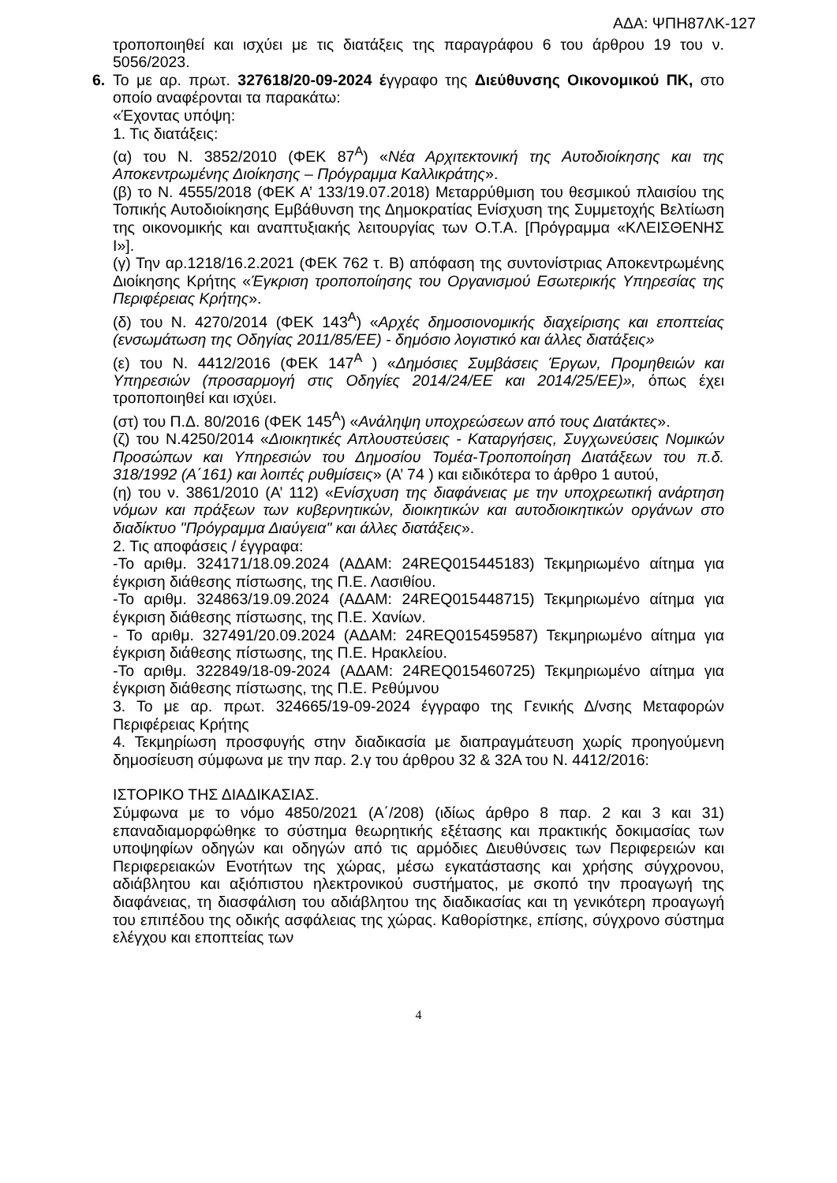ΑΔΑ: ΨΠΗ87ΛΚ-127
τροποποιηθεί και ισχύει με τις διατάξεις της παραγράφου 6 του άρθρου 19 του ν. 5056/2023.
6. Το με αρ. πρωτ. 327618/20-09-2024 έγγραφο της Διεύθυνσης Οικονομικού ΠΚ, στο οποίο αναφέρονται τα παρακάτω:
«Έχοντας υπόψη:
1. Τις διατάξεις:
(α) του Ν. 3852/2010 (ΦΕΚ 87<sup>Α</sup>) «Νέα Αρχιτεκτονική της Αυτοδιοίκησης και της Αποκεντρωμένης Διοίκησης – Πρόγραμμα Καλλικράτης».
(β) το Ν. 4555/2018 (ΦΕΚ Α’ 133/19.07.2018) Μεταρρύθμιση του θεσμικού πλαισίου της Τοπικής Αυτοδιοίκησης Εμβάθυνση της Δημοκρατίας Ενίσχυση της Συμμετοχής Βελτίωση της οικονομικής και αναπτυξιακής λειτουργίας των Ο.Τ.Α. [Πρόγραμμα «ΚΛΕΙΣΘΕΝΗΣ Ι»].
(γ) Την αρ.1218/16.2.2021 (ΦΕΚ 762 τ. Β) απόφαση της συντονίστριας Αποκεντρωμένης Διοίκησης Κρήτης «Έγκριση τροποποίησης του Οργανισμού Εσωτερικής Υπηρεσίας της Περιφέρειας Κρήτης».
(δ) του Ν. 4270/2014 (ΦΕΚ 143<sup>Α</sup>) «Αρχές δημοσιονομικής διαχείρισης και εποπτείας (ενσωμάτωση της Οδηγίας 2011/85/ΕΕ) - δημόσιο λογιστικό και άλλες διατάξεις»
(ε) του Ν. 4412/2016 (ΦΕΚ 147<sup>Α</sup> ) «Δημόσιες Συμβάσεις Έργων, Προμηθειών και Υπηρεσιών (προσαρμογή στις Οδηγίες 2014/24/ΕΕ και 2014/25/ΕΕ)», όπως έχει τροποποιηθεί και ισχύει.
(στ) του Π.Δ. 80/2016 (ΦΕΚ 145<sup>Α</sup>) «Ανάληψη υποχρεώσεων από τους Διατάκτες».
(ζ) του Ν.4250/2014 «Διοικητικές Απλουστεύσεις - Καταργήσεις, Συγχωνεύσεις Νομικών Προσώπων και Υπηρεσιών του Δημοσίου Τομέα-Τροποποίηση Διατάξεων του π.δ. 318/1992 (Α΄161) και λοιπές ρυθμίσεις» (Α’ 74 ) και ειδικότερα το άρθρο 1 αυτού,
(η) του ν. 3861/2010 (Α’ 112) «Ενίσχυση της διαφάνειας με την υποχρεωτική ανάρτηση νόμων και πράξεων των κυβερνητικών, διοικητικών και αυτοδιοικητικών οργάνων στο διαδίκτυο "Πρόγραμμα Διαύγεια" και άλλες διατάξεις».
2. Τις αποφάσεις / έγγραφα:
-Το αριθμ. 324171/18.09.2024 (ΑΔΑΜ: 24REQ015445183) Τεκμηριωμένο αίτημα για έγκριση διάθεσης πίστωσης, της Π.Ε. Λασιθίου.
-Το αριθμ. 324863/19.09.2024 (ΑΔΑΜ: 24REQ015448715) Τεκμηριωμένο αίτημα για έγκριση διάθεσης πίστωσης, της Π.Ε. Χανίων.
- Το αριθμ. 327491/20.09.2024 (ΑΔΑΜ: 24REQ015459587) Τεκμηριωμένο αίτημα για έγκριση διάθεσης πίστωσης, της Π.Ε. Ηρακλείου.
-Το αριθμ. 322849/18-09-2024 (ΑΔΑΜ: 24REQ015460725) Τεκμηριωμένο αίτημα για έγκριση διάθεσης πίστωσης, της Π.Ε. Ρεθύμνου
3. Το με αρ. πρωτ. 324665/19-09-2024 έγγραφο της Γενικής Δ/νσης Μεταφορών Περιφέρειας Κρήτης
4. Τεκμηρίωση προσφυγής στην διαδικασία με διαπραγμάτευση χωρίς προηγούμενη δημοσίευση σύμφωνα με την παρ. 2.γ του άρθρου 32 & 32Α του Ν. 4412/2016:
ΙΣΤΟΡΙΚΟ ΤΗΣ ΔΙΑΔΙΚΑΣΙΑΣ.
Σύμφωνα με το νόμο 4850/2021 (Α΄/208) (ιδίως άρθρο 8 παρ. 2 και 3 και 31) επαναδιαμορφώθηκε το σύστημα θεωρητικής εξέτασης και πρακτικής δοκιμασίας των υποψηφίων οδηγών και οδηγών από τις αρμόδιες Διευθύνσεις των Περιφερειών και Περιφερειακών Ενοτήτων της χώρας, μέσω εγκατάστασης και χρήσης σύγχρονου, αδιάβλητου και αξιόπιστου ηλεκτρονικού συστήματος, με σκοπό την προαγωγή της διαφάνειας, τη διασφάλιση του αδιάβλητου της διαδικασίας και τη γενικότερη προαγωγή του επιπέδου της οδικής ασφάλειας της χώρας. Καθορίστηκε, επίσης, σύγχρονο σύστημα ελέγχου και εποπτείας των
4